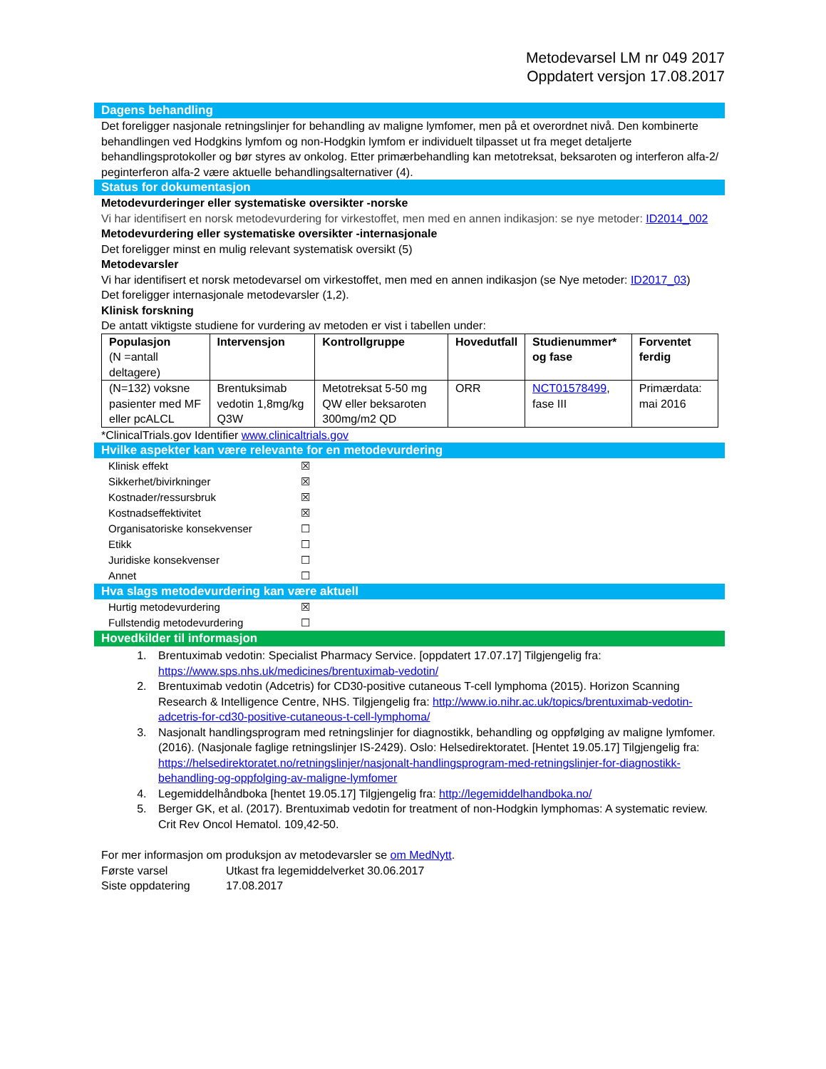Metodevarsel LM nr 049 2017
Oppdatert versjon 17.08.2017
Dagens behandling
Det foreligger nasjonale retningslinjer for behandling av maligne lymfomer, men på et overordnet nivå. Den kombinerte behandlingen ved Hodgkins lymfom og non-Hodgkin lymfom er individuelt tilpasset ut fra meget detaljerte behandlingsprotokoller og bør styres av onkolog. Etter primærbehandling kan metotreksat, beksaroten og interferon alfa-2/ peginterferon alfa-2 være aktuelle behandlingsalternativer (4).
Status for dokumentasjon
Metodevurderinger eller systematiske oversikter -norske
Vi har identifisert en norsk metodevurdering for virkestoffet, men med en annen indikasjon: se nye metoder: ID2014_002
Metodevurdering eller systematiske oversikter -internasjonale
Det foreligger minst en mulig relevant systematisk oversikt (5)
Metodevarsler
Vi har identifisert et norsk metodevarsel om virkestoffet, men med en annen indikasjon (se Nye metoder: ID2017_03)
Det foreligger internasjonale metodevarsler (1,2).
Klinisk forskning
De antatt viktigste studiene for vurdering av metoden er vist i tabellen under:
| Populasjon (N =antall deltagere) | Intervensjon | Kontrollgruppe | Hovedutfall | Studienummer* og fase | Forventet ferdig |
| --- | --- | --- | --- | --- | --- |
| (N=132) voksne pasienter med MF eller pcALCL | Brentuksimab vedotin 1,8mg/kg Q3W | Metotreksat 5-50 mg QW eller beksaroten 300mg/m2 QD | ORR | NCT01578499 , fase III | Primærdata: mai 2016 |
*ClinicalTrials.gov Identifier www.clinicaltrials.gov
Hvilke aspekter kan være relevante for en metodevurdering
Klinisk effekt ☒
Sikkerhet/bivirkninger ☒
Kostnader/ressursbruk ☒
Kostnadseffektivitet ☒
Organisatoriske konsekvenser ☐
Etikk ☐
Juridiske konsekvenser ☐
Annet ☐
Hva slags metodevurdering kan være aktuell
Hurtig metodevurdering ☒
Fullstendig metodevurdering ☐
Hovedkilder til informasjon
1. Brentuximab vedotin: Specialist Pharmacy Service. [oppdatert 17.07.17] Tilgjengelig fra: https://www.sps.nhs.uk/medicines/brentuximab-vedotin/
2. Brentuximab vedotin (Adcetris) for CD30-positive cutaneous T-cell lymphoma (2015). Horizon Scanning Research & Intelligence Centre, NHS. Tilgjengelig fra: http://www.io.nihr.ac.uk/topics/brentuximab-vedotin-adcetris-for-cd30-positive-cutaneous-t-cell-lymphoma/
3. Nasjonalt handlingsprogram med retningslinjer for diagnostikk, behandling og oppfølging av maligne lymfomer. (2016). (Nasjonale faglige retningslinjer IS-2429). Oslo: Helsedirektoratet. [Hentet 19.05.17] Tilgjengelig fra: https://helsedirektoratet.no/retningslinjer/nasjonalt-handlingsprogram-med-retningslinjer-for-diagnostikk-behandling-og-oppfolging-av-maligne-lymfomer
4. Legemiddelhåndboka [hentet 19.05.17] Tilgjengelig fra: http://legemiddelhandboka.no/
5. Berger GK, et al. (2017). Brentuximab vedotin for treatment of non-Hodgkin lymphomas: A systematic review. Crit Rev Oncol Hematol. 109,42-50.
For mer informasjon om produksjon av metodevarsler se om MedNytt.
Første varsel Utkast fra legemiddelverket 30.06.2017
Siste oppdatering 17.08.2017